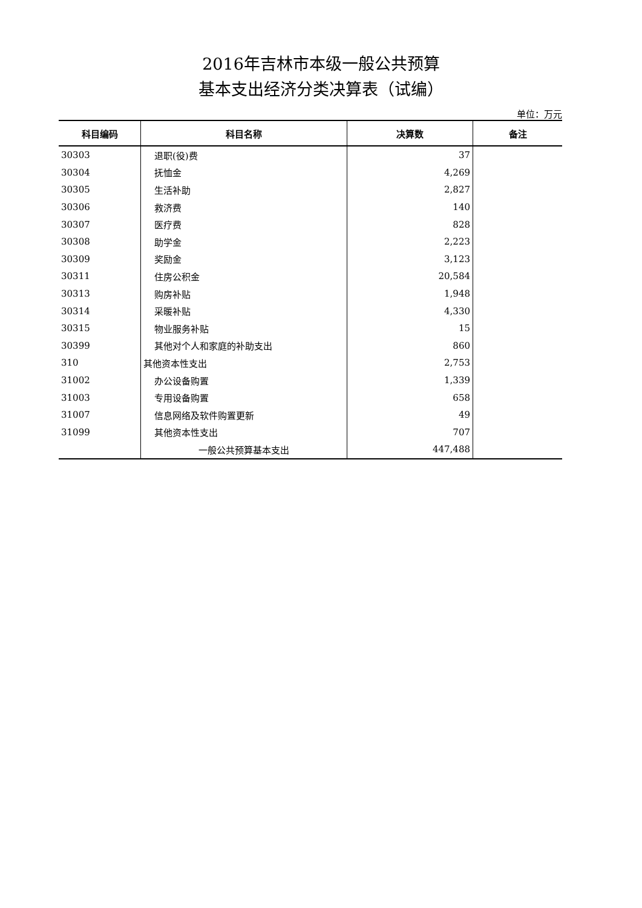2016年吉林市本级一般公共预算
基本支出经济分类决算表（试编）
单位：万元
| 科目编码 | 科目名称 | 决算数 | 备注 |
| --- | --- | --- | --- |
| 30303 | 退职(役)费 | 37 | |
| 30304 | 抚恤金 | 4,269 | |
| 30305 | 生活补助 | 2,827 | |
| 30306 | 救济费 | 140 | |
| 30307 | 医疗费 | 828 | |
| 30308 | 助学金 | 2,223 | |
| 30309 | 奖励金 | 3,123 | |
| 30311 | 住房公积金 | 20,584 | |
| 30313 | 购房补贴 | 1,948 | |
| 30314 | 采暖补贴 | 4,330 | |
| 30315 | 物业服务补贴 | 15 | |
| 30399 | 其他对个人和家庭的补助支出 | 860 | |
| 310 | 其他资本性支出 | 2,753 | |
| 31002 | 办公设备购置 | 1,339 | |
| 31003 | 专用设备购置 | 658 | |
| 31007 | 信息网络及软件购置更新 | 49 | |
| 31099 | 其他资本性支出 | 707 | |
| | 一般公共预算基本支出 | 447,488 | |